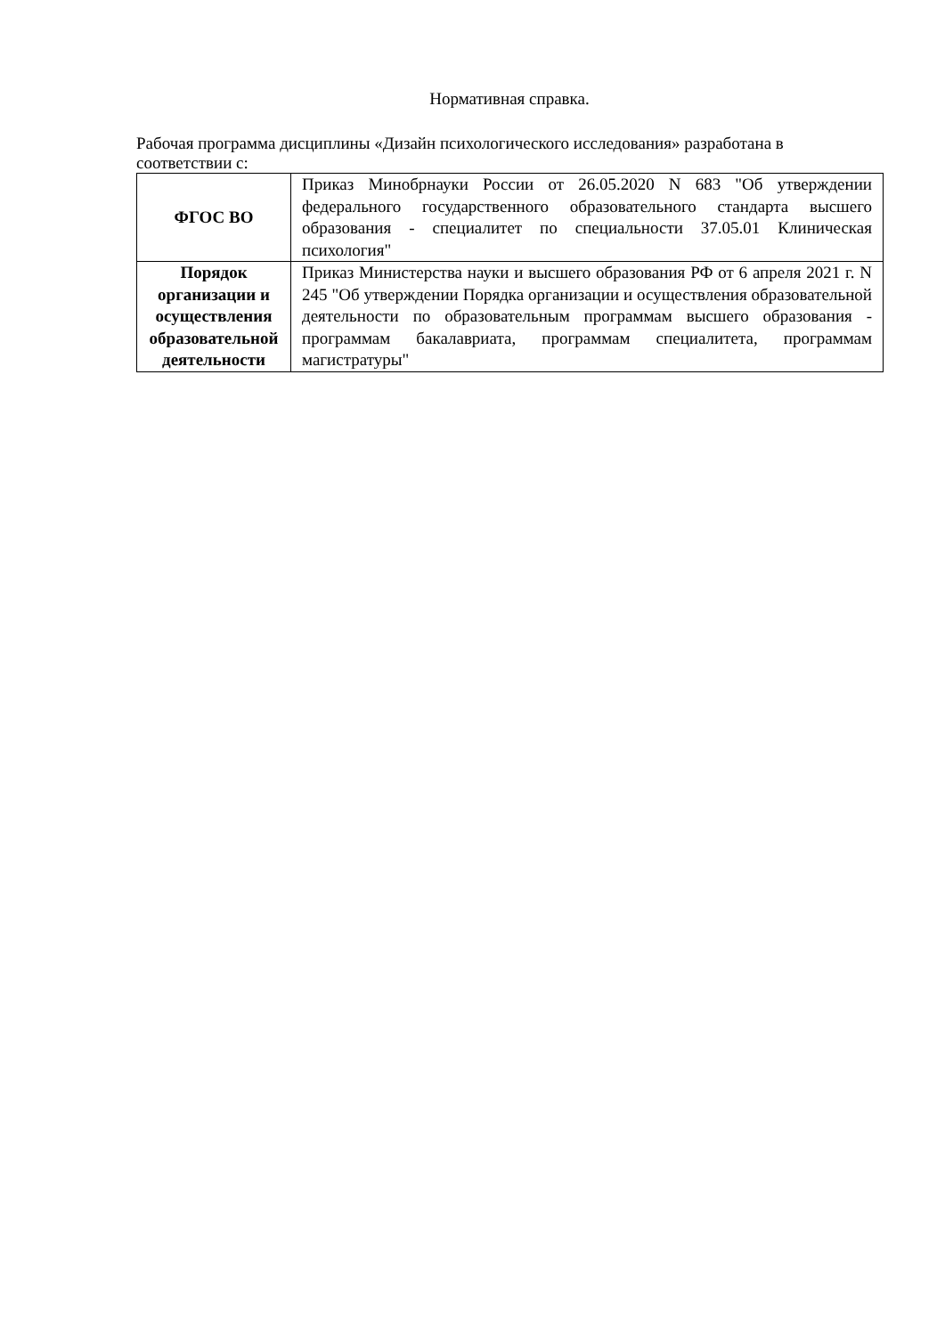Нормативная справка.
Рабочая программа дисциплины «Дизайн психологического исследования» разработана в соответствии с:
| ФГОС ВО | Приказ Минобрнауки России от 26.05.2020 N 683 "Об утверждении федерального государственного образовательного стандарта высшего образования - специалитет по специальности 37.05.01 Клиническая психология" |
| Порядок организации и осуществления образовательной деятельности | Приказ Министерства науки и высшего образования РФ от 6 апреля 2021 г. N 245 "Об утверждении Порядка организации и осуществления образовательной деятельности по образовательным программам высшего образования - программам бакалавриата, программам специалитета, программам магистратуры" |